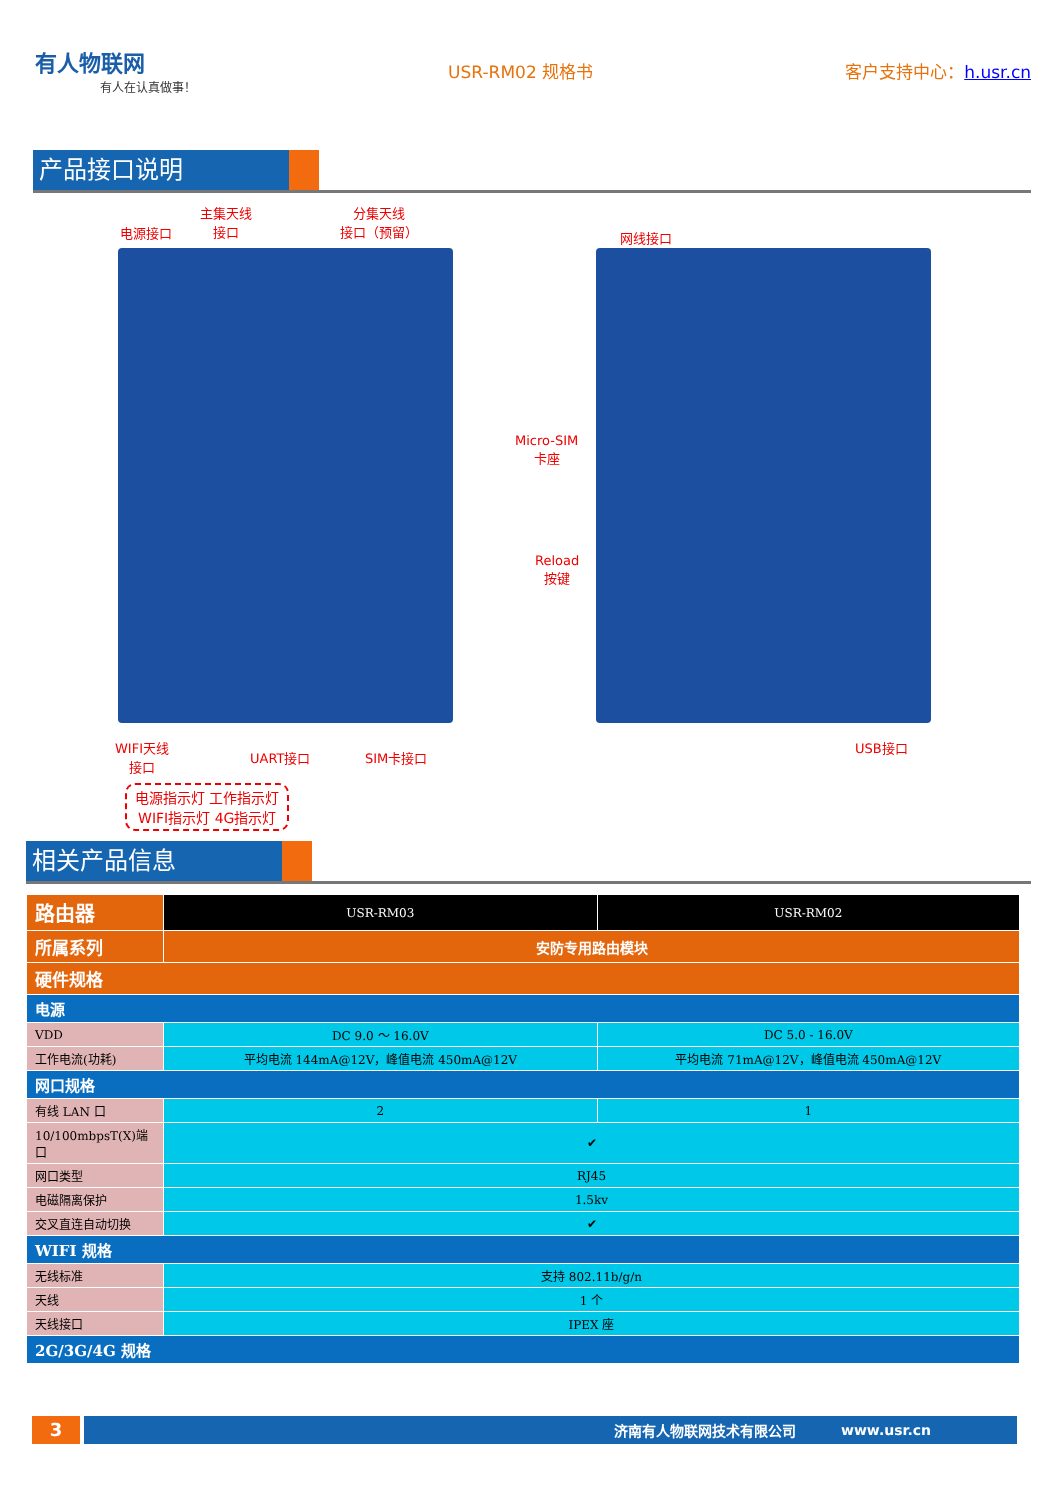有人物联网
有人在认真做事！
USR-RM02 规格书 客户支持中心：h.usr.cn
产品接口说明
电源接口
主集天线
接口
分集天线
接口（预留）
网线接口
Micro-SIM
卡座
Reload
按键
WIFI天线
接口
UART接口 SIM卡接口
USB接口
电源指示灯 工作指示灯
WIFI指示灯 4G指示灯
相关产品信息
| 路由器 | USR-RM03 | USR-RM02 |
| 所属系列 | 安防专用路由模块 | |
| 硬件规格 | | |
| 电源 | | |
| VDD | DC 9.0 ～ 16.0V | DC 5.0 - 16.0V |
| 工作电流(功耗) | 平均电流 144mA@12V，峰值电流 450mA@12V | 平均电流 71mA@12V，峰值电流 450mA@12V |
| 网口规格 | | |
| 有线 LAN 口 | 2 | 1 |
| 10/100mbpsT(X)端口 | ✔ | |
| 网口类型 | RJ45 | |
| 电磁隔离保护 | 1.5kv | |
| 交叉直连自动切换 | ✔ | |
| WIFI 规格 | | |
| 无线标准 | 支持 802.11b/g/n | |
| 天线 | 1 个 | |
| 天线接口 | IPEX 座 | |
| 2G/3G/4G 规格 | | |
3
济南有人物联网技术有限公司 www.usr.cn